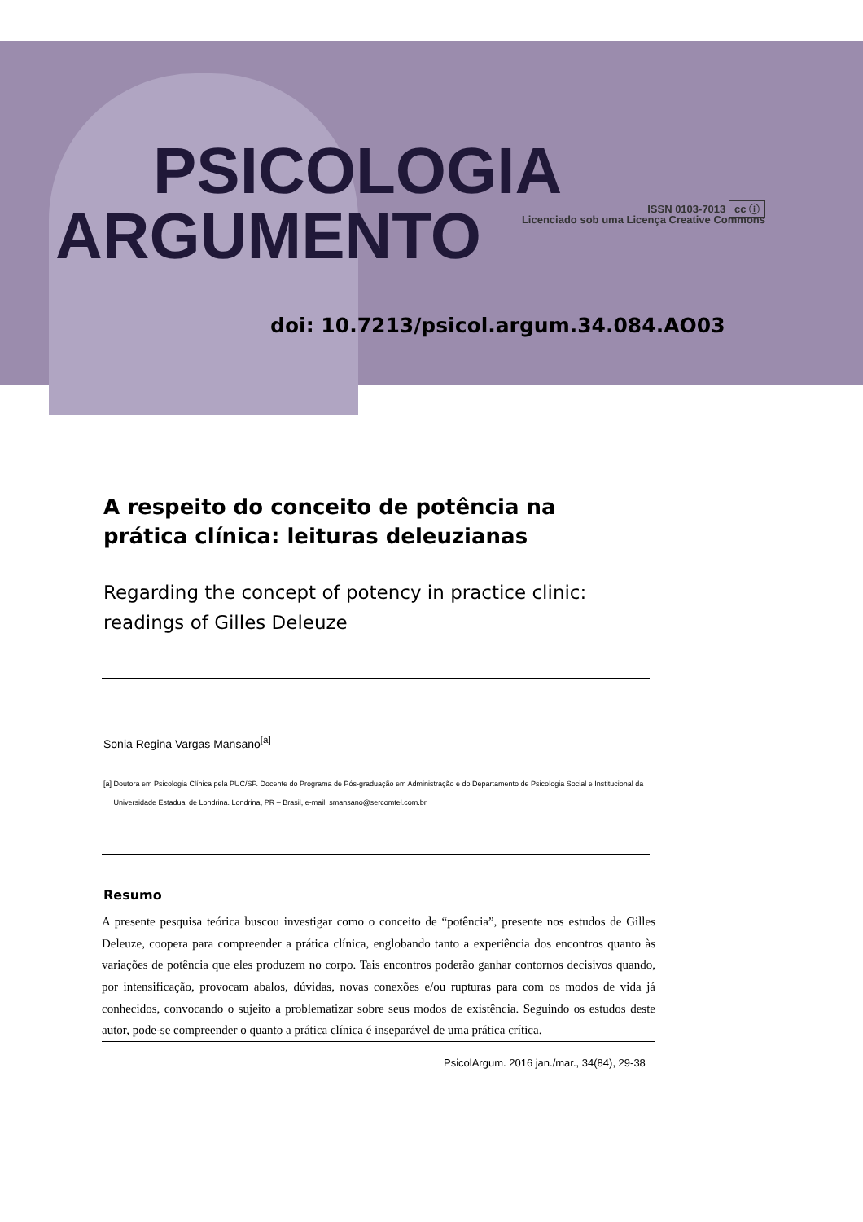PSICOLOGIA
ARGUMENTO
ISSN 0103-7013 cc ⓘ
Licenciado sob uma Licença Creative Commons
doi: 10.7213/psicol.argum.34.084.AO03
A respeito do conceito de potência na prática clínica: leituras deleuzianas
Regarding the concept of potency in practice clinic: readings of Gilles Deleuze
Sonia Regina Vargas Mansano<sup>[a]</sup>
[a] Doutora em Psicologia Clínica pela PUC/SP. Docente do Programa de Pós-graduação em Administração e do Departamento de Psicologia Social e Institucional da
Universidade Estadual de Londrina. Londrina, PR – Brasil, e-mail: smansano@sercomtel.com.br
Resumo
A presente pesquisa teórica buscou investigar como o conceito de “potência”, presente nos estudos de Gilles Deleuze, coopera para compreender a prática clínica, englobando tanto a experiência dos encontros quanto às variações de potência que eles produzem no corpo. Tais encontros poderão ganhar contornos decisivos quando, por intensificação, provocam abalos, dúvidas, novas conexões e/ou rupturas para com os modos de vida já conhecidos, convocando o sujeito a problematizar sobre seus modos de existência. Seguindo os estudos deste autor, pode-se compreender o quanto a prática clínica é inseparável de uma prática crítica.
PsicolArgum. 2016 jan./mar., 34(84), 29-38